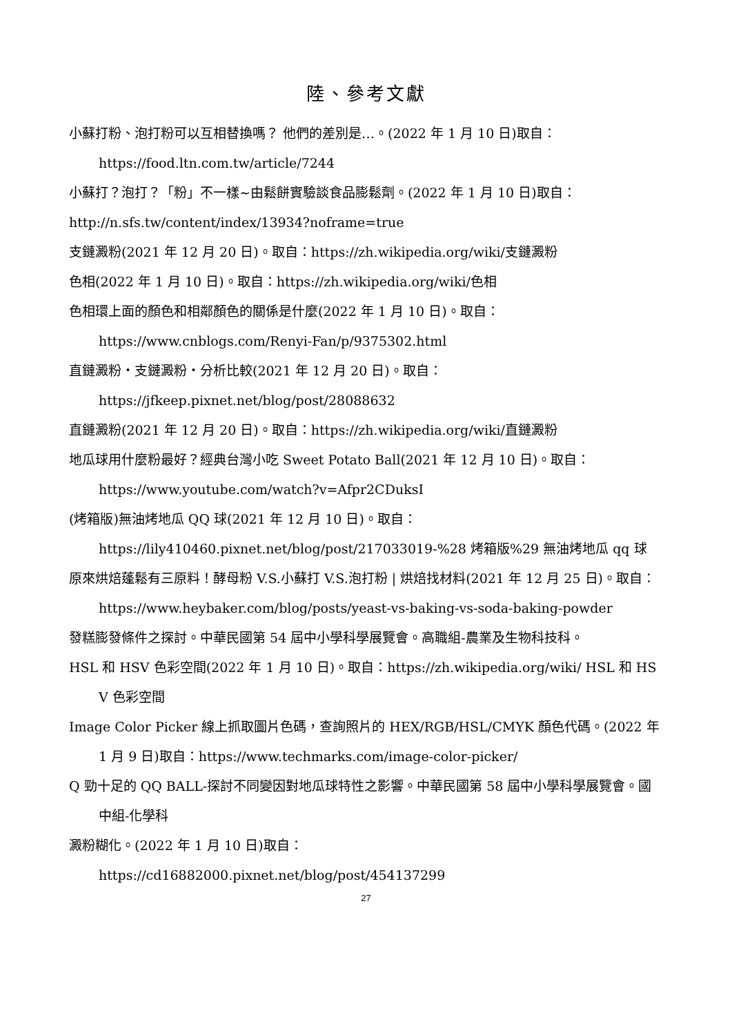陸、參考文獻
小蘇打粉、泡打粉可以互相替換嗎？ 他們的差別是…。(2022 年 1 月 10 日)取自：
https://food.ltn.com.tw/article/7244
小蘇打？泡打？「粉」不一樣~由鬆餅實驗談食品膨鬆劑。(2022 年 1 月 10 日)取自：
http://n.sfs.tw/content/index/13934?noframe=true
支鏈澱粉(2021 年 12 月 20 日)。取自：https://zh.wikipedia.org/wiki/支鏈澱粉
色相(2022 年 1 月 10 日)。取自：https://zh.wikipedia.org/wiki/色相
色相環上面的顏色和相鄰顏色的關係是什麼(2022 年 1 月 10 日)。取自：
https://www.cnblogs.com/Renyi-Fan/p/9375302.html
直鏈澱粉・支鏈澱粉・分析比較(2021 年 12 月 20 日)。取自：
https://jfkeep.pixnet.net/blog/post/28088632
直鏈澱粉(2021 年 12 月 20 日)。取自：https://zh.wikipedia.org/wiki/直鏈澱粉
地瓜球用什麼粉最好？經典台灣小吃 Sweet Potato Ball(2021 年 12 月 10 日)。取自：
https://www.youtube.com/watch?v=Afpr2CDuksI
(烤箱版)無油烤地瓜 QQ 球(2021 年 12 月 10 日)。取自：
https://lily410460.pixnet.net/blog/post/217033019-%28 烤箱版%29 無油烤地瓜 qq 球
原來烘焙蓬鬆有三原料！酵母粉 V.S.小蘇打 V.S.泡打粉 | 烘焙找材料(2021 年 12 月 25 日)。取自：https://www.heybaker.com/blog/posts/yeast-vs-baking-vs-soda-baking-powder
發糕膨發條件之探討。中華民國第 54 屆中小學科學展覽會。高職組-農業及生物科技科。
HSL 和 HSV 色彩空間(2022 年 1 月 10 日)。取自：https://zh.wikipedia.org/wiki/ HSL 和 HSV 色彩空間
Image Color Picker 線上抓取圖片色碼，查詢照片的 HEX/RGB/HSL/CMYK 顏色代碼。(2022 年 1 月 9 日)取自：https://www.techmarks.com/image-color-picker/
Q 勁十足的 QQ BALL-探討不同變因對地瓜球特性之影響。中華民國第 58 屆中小學科學展覽會。國中組-化學科
澱粉糊化。(2022 年 1 月 10 日)取自：
https://cd16882000.pixnet.net/blog/post/454137299
27